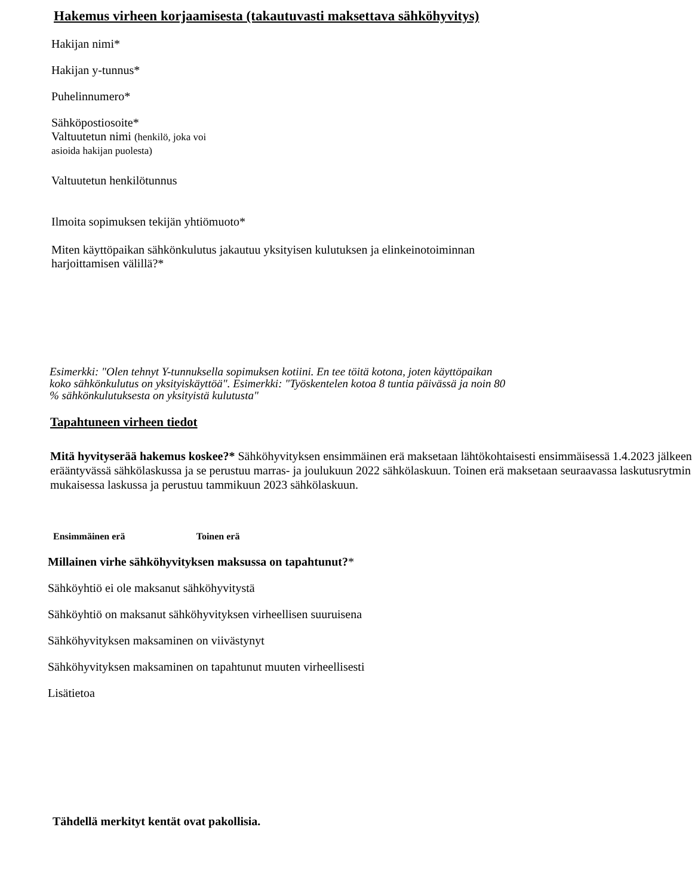Hakemus virheen korjaamisesta (takautuvasti maksettava sähköhyvitys)
Hakijan nimi*
Hakijan y-tunnus*
Puhelinnumero*
Sähköpostiosoite*
Valtuutetun nimi (henkilö, joka voi
asioida hakijan puolesta)
Valtuutetun henkilötunnus
Ilmoita sopimuksen tekijän yhtiömuoto*
Miten käyttöpaikan sähkönkulutus jakautuu yksityisen kulutuksen ja elinkeinotoiminnan
harjoittamisen välillä?*
Esimerkki: "Olen tehnyt Y-tunnuksella sopimuksen kotiini. En tee töitä kotona, joten käyttöpaikan
koko sähkönkulutus on yksityiskäyttöä". Esimerkki: "Työskentelen kotoa 8 tuntia päivässä ja noin 80
% sähkönkulutuksesta on yksityistä kulutusta"
Tapahtuneen virheen tiedot
Mitä hyvityserää hakemus koskee?* Sähköhyvityksen ensimmäinen erä maksetaan lähtökohtaisesti ensimmäisessä 1.4.2023 jälkeen erääntyvässä sähkölaskussa ja se perustuu marras- ja joulukuun 2022 sähkölaskuun. Toinen erä maksetaan seuraavassa laskutusrytmin mukaisessa laskussa ja perustuu tammikuun 2023 sähkölaskuun.
Ensimmäinen erä Toinen erä
Millainen virhe sähköhyvityksen maksussa on tapahtunut?*
Sähköyhtiö ei ole maksanut sähköhyvitystä
Sähköyhtiö on maksanut sähköhyvityksen virheellisen suuruisena
Sähköhyvityksen maksaminen on viivästynyt
Sähköhyvityksen maksaminen on tapahtunut muuten virheellisesti
Lisätietoa
Tähdellä merkityt kentät ovat pakollisia.